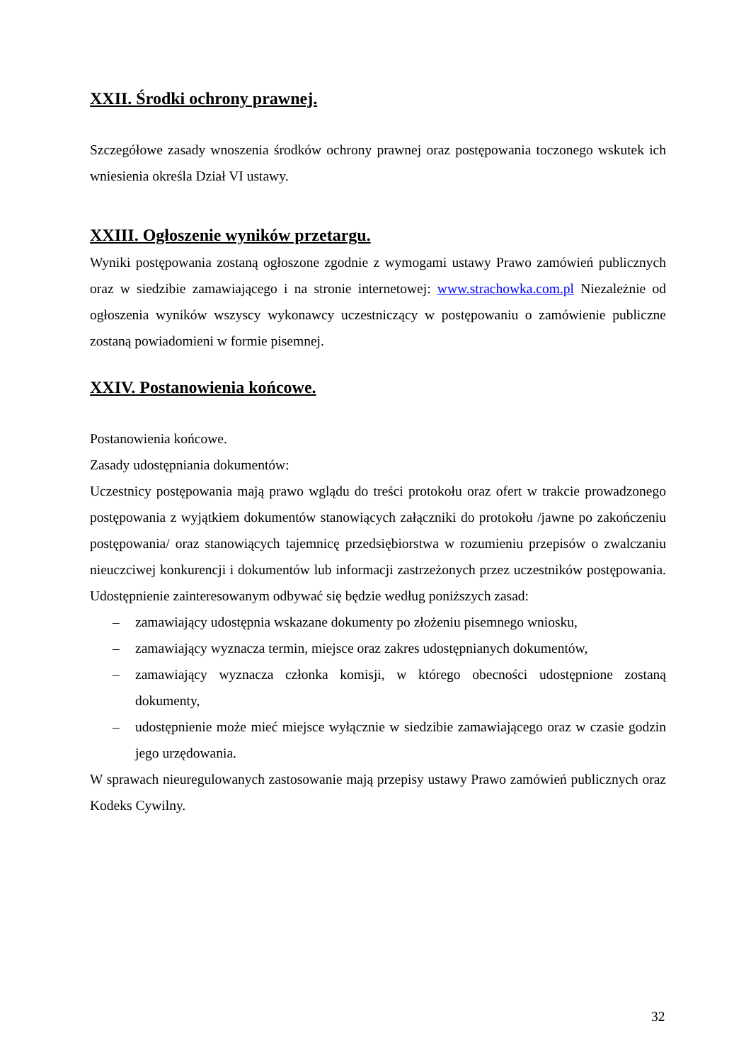XXII. Środki ochrony prawnej.
Szczegółowe zasady wnoszenia środków ochrony prawnej oraz postępowania toczonego wskutek ich wniesienia określa Dział VI ustawy.
XXIII. Ogłoszenie wyników przetargu.
Wyniki postępowania zostaną ogłoszone zgodnie z wymogami ustawy Prawo zamówień publicznych oraz w siedzibie zamawiającego i na stronie internetowej: www.strachowka.com.pl Niezależnie od ogłoszenia wyników wszyscy wykonawcy uczestniczący w postępowaniu o zamówienie publiczne zostaną powiadomieni w formie pisemnej.
XXIV. Postanowienia końcowe.
Postanowienia końcowe.
Zasady udostępniania dokumentów:
Uczestnicy postępowania mają prawo wglądu do treści protokołu oraz ofert w trakcie prowadzonego postępowania z wyjątkiem dokumentów stanowiących załączniki do protokołu /jawne po zakończeniu postępowania/ oraz stanowiących tajemnicę przedsiębiorstwa w rozumieniu przepisów o zwalczaniu nieuczciwej konkurencji i dokumentów lub informacji zastrzeżonych przez uczestników postępowania. Udostępnienie zainteresowanym odbywać się będzie według poniższych zasad:
– zamawiający udostępnia wskazane dokumenty po złożeniu pisemnego wniosku,
– zamawiający wyznacza termin, miejsce oraz zakres udostępnianych dokumentów,
– zamawiający wyznacza członka komisji, w którego obecności udostępnione zostaną dokumenty,
– udostępnienie może mieć miejsce wyłącznie w siedzibie zamawiającego oraz w czasie godzin jego urzędowania.
W sprawach nieuregulowanych zastosowanie mają przepisy ustawy Prawo zamówień publicznych oraz Kodeks Cywilny.
32